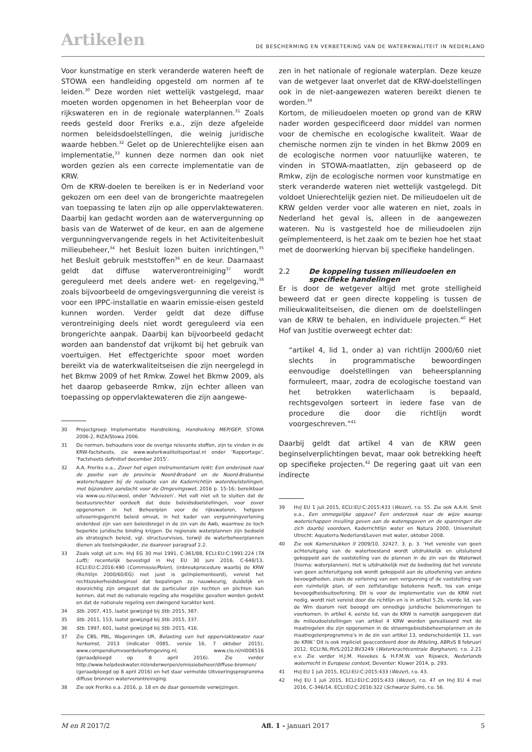Artikelen
DE BESCHERMING EN VERBETERING VAN DE WATERKWALITEIT IN NEDERLAND
Voor kunstmatige en sterk veranderde wateren heeft de STOWA een handleiding opgesteld om normen af te leiden.<sup>30</sup> Deze worden niet wettelijk vastgelegd, maar moeten worden opgenomen in het Beheerplan voor de rijkswateren en in de regionale waterplannen.<sup>31</sup> Zoals reeds gesteld door Freriks e.a., zijn deze afgeleide normen beleidsdoelstellingen, die weinig juridische waarde hebben.<sup>32</sup> Gelet op de Unierechtelijke eisen aan implementatie,<sup>33</sup> kunnen deze normen dan ook niet worden gezien als een correcte implementatie van de KRW.
Om de KRW-doelen te bereiken is er in Nederland voor gekozen om een deel van de brongerichte maatregelen van toepassing te laten zijn op alle oppervlaktewateren. Daarbij kan gedacht worden aan de watervergunning op basis van de Waterwet of de keur, en aan de algemene vergunningvervangende regels in het Activiteitenbesluit milieubeheer,<sup>34</sup> het Besluit lozen buiten inrichtingen,<sup>35</sup> het Besluit gebruik meststoffen<sup>36</sup> en de keur. Daarnaast geldt dat diffuse waterverontreiniging<sup>37</sup> wordt gereguleerd met deels andere wet- en regelgeving,<sup>38</sup> zoals bijvoorbeeld de omgevingsvergunning die vereist is voor een IPPC-installatie en waarin emissie-eisen gesteld kunnen worden. Verder geldt dat deze diffuse verontreiniging deels niet wordt gereguleerd via een brongerichte aanpak. Daarbij kan bijvoorbeeld gedacht worden aan bandenstof dat vrijkomt bij het gebruik van voertuigen. Het effectgerichte spoor moet worden bereikt via de waterkwaliteitseisen die zijn neergelegd in het Bkmw 2009 of het Rmkw. Zowel het Bkmw 2009, als het daarop gebaseerde Rmkw, zijn echter alleen van toepassing op oppervlaktewateren die zijn aangewe-
30 Projectgroep Implementatie Handreiking, Handreiking MEP/GEP, STOWA 2006-2, RIZA/Stowa 2006.
31 De normen, behoudens voor de overige relevante stoffen, zijn te vinden in de KRW-factsheets, zie www.waterkwaliteitsportaal.nl onder ‘Rapportage’, ‘Factsheets definitief december 2015’.
32 A.A. Freriks e.a., Zover het eigen instrumentarium reikt: Een onderzoek naar de positie van de provincie Noord-Brabant en de Noord-Brabantse waterschappen bij de realisatie van de Kaderrichtlijn waterdoelstellingen, met bijzondere aandacht voor de Omgevingswet, 2016 p. 15-16; bereikbaar via www.uu.nl/ucwosl, onder ‘Adviezen’. Het valt niet uit te sluiten dat de bestuursrechter oordeelt dat deze beleidsdoelstellingen, voor zover opgenomen in het Beheerplan voor de rijkswateren, hetgeen uitvoeringsgericht beleid omvat, in het kader van vergunningverlening onderdeel zijn van een beleidsregel in de zin van de Awb, waarmee ze toch beperkte juridische binding krijgen. De regionale waterplannen zijn bedoeld als strategisch beleid, vgl. structuurvisies, terwijl de waterbeheerplannen dienen als toetsingskader, zie daarover paragraaf 2.2.
33 Zoals volgt uit o.m. HvJ EG 30 mei 1991, C-361/88, ECLI:EU:C:1991:224 (TA Luft); recentelijk bevestigd in HvJ EU 30 juni 2016, C-648/13, ECLI:EU:C:2016:490 (Commissie/Polen), (inbreukprocedure waarbij de KRW (Richtlijn 2000/60/EG) niet juist is geïmplementeerd), vereist het rechtszekerheidsbeginsel dat bepalingen zo nauwkeurig, duidelijk en doorzichtig zijn omgezet dat de particulier zijn rechten en plichten kan kennen, dat met de nationale regeling alle mogelijke gevallen worden gedekt en dat de nationale regeling een dwingend karakter kent.
34 Stb. 2007, 415, laatst gewijzigd bij Stb. 2015, 387.
35 Stb. 2011, 153, laatst gewijzigd bij Stb. 2015, 337.
36 Stb. 1997, 601, laatst gewijzigd bij Stb. 2015, 416.
37 Zie CBS, PBL, Wageningen UR, Belasting van het oppervlaktewater naar herkomst, 2013 (indicator 0085, versie 16, 7 oktober 2015), www.compendiumvoordeleefomgeving.nl; www.clo.nl/nl008516 (geraadpleegd op 8 april 2016). Zie verder http://www.helpdeskwater.nl/onderwerpen/emissiebeheer/diffuse-bronnen/ (geraadpleegd op 8 april 2016) en het daar vermelde Uitvoeringsprogramma diffuse bronnen waterverontreiniging.
38 Zie ook Freriks e.a. 2016, p. 18 en de daar genoemde verwijzingen.
zen in het nationale of regionale waterplan. Deze keuze van de wetgever laat onverlet dat de KRW-doelstellingen ook in de niet-aangewezen wateren bereikt dienen te worden.<sup>39</sup>
Kortom, de milieudoelen moeten op grond van de KRW nader worden gespecificeerd door middel van normen voor de chemische en ecologische kwaliteit. Waar de chemische normen zijn te vinden in het Bkmw 2009 en de ecologische normen voor natuurlijke wateren, te vinden in STOWA-maatlatten, zijn gebaseerd op de Rmkw, zijn de ecologische normen voor kunstmatige en sterk veranderde wateren niet wettelijk vastgelegd. Dit voldoet Unierechtelijk gezien niet. De milieudoelen uit de KRW gelden verder voor alle wateren en niet, zoals in Nederland het geval is, alleen in de aangewezen wateren. Nu is vastgesteld hoe de milieudoelen zijn geïmplementeerd, is het zaak om te bezien hoe het staat met de doorwerking hiervan bij specifieke handelingen.
2.2 De koppeling tussen milieudoelen en specifieke handelingen
Er is door de wetgever altijd met grote stelligheid beweerd dat er geen directe koppeling is tussen de milieukwaliteitseisen, die dienen om de doelstellingen van de KRW te behalen, en individuele projecten.<sup>40</sup> Het Hof van Justitie overweegt echter dat:
“artikel 4, lid 1, onder a) van richtlijn 2000/60 niet slechts in programmatische bewoordingen eenvoudige doelstellingen van beheersplanning formuleert, maar, zodra de ecologische toestand van het betrokken waterlichaam is bepaald, rechtsgevolgen sorteert in iedere fase van de procedure die door die richtlijn wordt voorgeschreven.”<sup>41</sup>
Daarbij geldt dat artikel 4 van de KRW geen beginselverplichtingen bevat, maar ook betrekking heeft op specifieke projecten.<sup>42</sup> De regering gaat uit van een indirecte
39 HvJ EU 1 juli 2015, ECLI:EU:C:2015:433 (Wezer), r.o. 55. Zie ook A.A.H. Smit e.a., Een onmogelijke opgave? Een onderzoek naar de wijze waarop waterschappen invulling geven aan de wateropgaven en de spanningen die zich daarbij voordoen, Kaderrichtlijn water en Natura 2000, Universiteit Utrecht: Aquaterra Nederland/Leven met water, oktober 2008.
40 Zie ook Kamerstukken II 2009/10, 32427, 3, p. 3. ‘Het vereiste van geen achteruitgang van de watertoestand wordt uitdrukkelijk en uitsluitend gekoppeld aan de vaststelling van de plannen in de zin van de Waterwet (hierna: waterplannen). Het is uitdrukkelijk niet de bedoeling dat het vereiste van geen achteruitgang ook wordt gekoppeld aan de uitoefening van andere bevoegdheden, zoals de verlening van een vergunning of de vaststelling van een ruimtelijk plan, of een zelfstandige betekenis heeft, los van enige bevoegdheidsuitoefening. Dit is voor de implementatie van de KRW niet nodig, wordt niet vereist door die richtlijn en is in artikel 5.2b, vierde lid, van de Wm daarom niet beoogd om onnodige juridische belemmeringen te voorkomen. In artikel 4, eerste lid, van de KRW is namelijk aangegeven dat de milieudoelstellingen van artikel 4 KRW worden gerealiseerd met de maatregelen die zijn opgenomen in de stroomgebiedsbeheersplannen en de maatregelenprogramma’s in de zin van artikel 13, onderscheidenlijk 11, van de KRW.’ Dit is ook impliciet geaccordeerd door de Afdeling, ABRvS 8 februari 2012, ECLI:NL:RVS:2012:BV3249 (Waterkrachtcentrale Borgharen), r.o. 2.21 e.v. Zie verder H.J.M. Havekes & H.F.M.W. van Rijswick, Nederlands waterrecht in Europese context, Deventer: Kluwer 2014, p. 293.
41 HvJ EU 1 juli 2015, ECLI:EU:C:2015:433 (Wezer), r.o. 43.
42 HvJ EU 1 juli 2015, ECLI:EU:C:2015:433 (Wezer), r.o. 47 en HvJ EU 4 mei 2016, C-346/14, ECLI:EU:C:2016:322 (Schwarze Sulm), r.o. 56.
M en R 2017/2 Afl. 1 - januari 2017 5